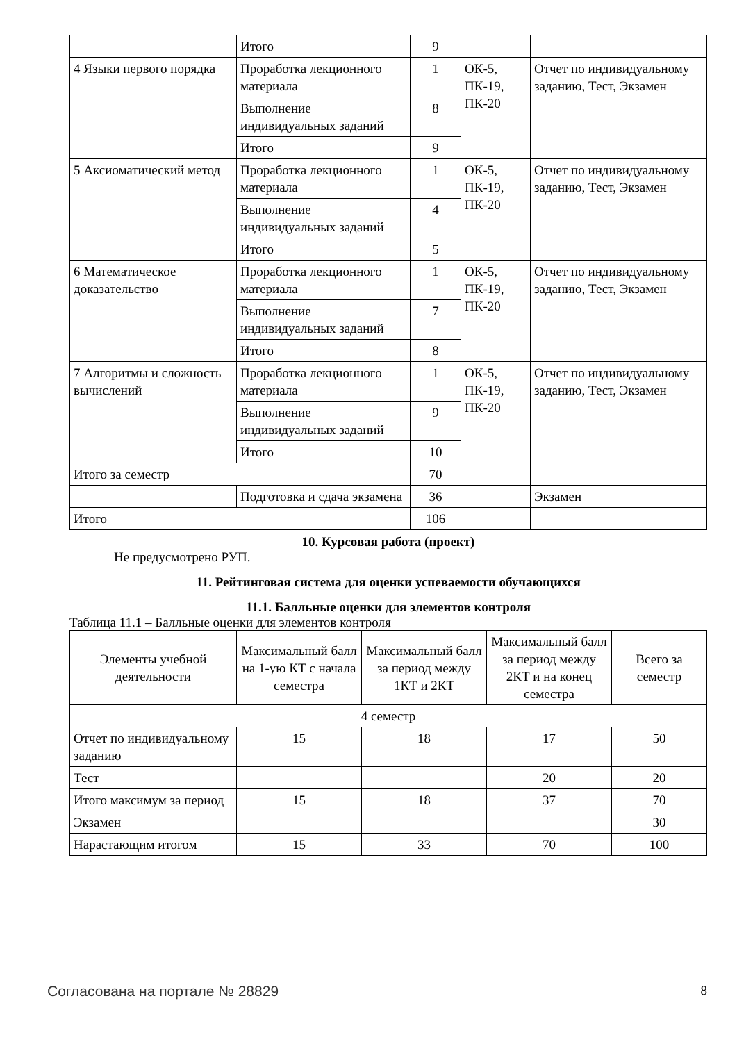| | Итого | 9 | | |
| 4 Языки первого порядка | Проработка лекционного материала | 1 | ОК-5, ПК-19, ПК-20 | Отчет по индивидуальному заданию, Тест, Экзамен |
| | Выполнение индивидуальных заданий | 8 | | |
| | Итого | 9 | | |
| 5 Аксиоматический метод | Проработка лекционного материала | 1 | ОК-5, ПК-19, ПК-20 | Отчет по индивидуальному заданию, Тест, Экзамен |
| | Выполнение индивидуальных заданий | 4 | | |
| | Итого | 5 | | |
| 6 Математическое доказательство | Проработка лекционного материала | 1 | ОК-5, ПК-19, ПК-20 | Отчет по индивидуальному заданию, Тест, Экзамен |
| | Выполнение индивидуальных заданий | 7 | | |
| | Итого | 8 | | |
| 7 Алгоритмы и сложность вычислений | Проработка лекционного материала | 1 | ОК-5, ПК-19, ПК-20 | Отчет по индивидуальному заданию, Тест, Экзамен |
| | Выполнение индивидуальных заданий | 9 | | |
| | Итого | 10 | | |
| Итого за семестр | | 70 | | |
| | Подготовка и сдача экзамена | 36 | | Экзамен |
| Итого | | 106 | | |
10. Курсовая работа (проект)
Не предусмотрено РУП.
11. Рейтинговая система для оценки успеваемости обучающихся
11.1. Балльные оценки для элементов контроля
Таблица 11.1 – Балльные оценки для элементов контроля
| Элементы учебной деятельности | Максимальный балл на 1-ую КТ с начала семестра | Максимальный балл за период между 1КТ и 2КТ | Максимальный балл за период между 2КТ и на конец семестра | Всего за семестр |
| --- | --- | --- | --- | --- |
| 4 семестр | | | | |
| Отчет по индивидуальному заданию | 15 | 18 | 17 | 50 |
| Тест | | | 20 | 20 |
| Итого максимум за период | 15 | 18 | 37 | 70 |
| Экзамен | | | | 30 |
| Нарастающим итогом | 15 | 33 | 70 | 100 |
Согласована на портале № 28829 8